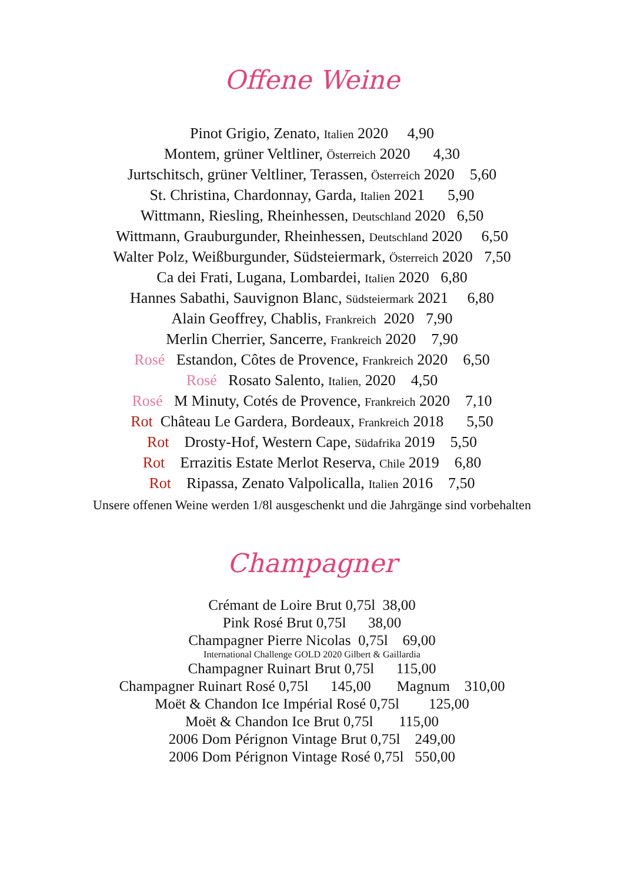Offene Weine
Pinot Grigio, Zenato, Italien 2020 4,90
Montem, grüner Veltliner, Österreich 2020 4,30
Jurtschitsch, grüner Veltliner, Terassen, Österreich 2020 5,60
St. Christina, Chardonnay, Garda, Italien 2021 5,90
Wittmann, Riesling, Rheinhessen, Deutschland 2020 6,50
Wittmann, Grauburgunder, Rheinhessen, Deutschland 2020 6,50
Walter Polz, Weißburgunder, Südsteiermark, Österreich 2020 7,50
Ca dei Frati, Lugana, Lombardei, Italien 2020 6,80
Hannes Sabathi, Sauvignon Blanc, Südsteiermark 2021 6,80
Alain Geoffrey, Chablis, Frankreich 2020 7,90
Merlin Cherrier, Sancerre, Frankreich 2020 7,90
Rosé Estandon, Côtes de Provence, Frankreich 2020 6,50
Rosé Rosato Salento, Italien, 2020 4,50
Rosé M Minuty, Cotés de Provence, Frankreich 2020 7,10
Rot Château Le Gardera, Bordeaux, Frankreich 2018 5,50
Rot Drosty-Hof, Western Cape, Südafrika 2019 5,50
Rot Errazitis Estate Merlot Reserva, Chile 2019 6,80
Rot Ripassa, Zenato Valpolicalla, Italien 2016 7,50
Unsere offenen Weine werden 1/8l ausgeschenkt und die Jahrgänge sind vorbehalten
Champagner
Crémant de Loire Brut 0,75l 38,00
Pink Rosé Brut 0,75l 38,00
Champagner Pierre Nicolas 0,75l 69,00
International Challenge GOLD 2020 Gilbert & Gaillardia
Champagner Ruinart Brut 0,75l 115,00
Champagner Ruinart Rosé 0,75l 145,00 Magnum 310,00
Moët & Chandon Ice Impérial Rosé 0,75l 125,00
Moët & Chandon Ice Brut 0,75l 115,00
2006 Dom Pérignon Vintage Brut 0,75l 249,00
2006 Dom Pérignon Vintage Rosé 0,75l 550,00